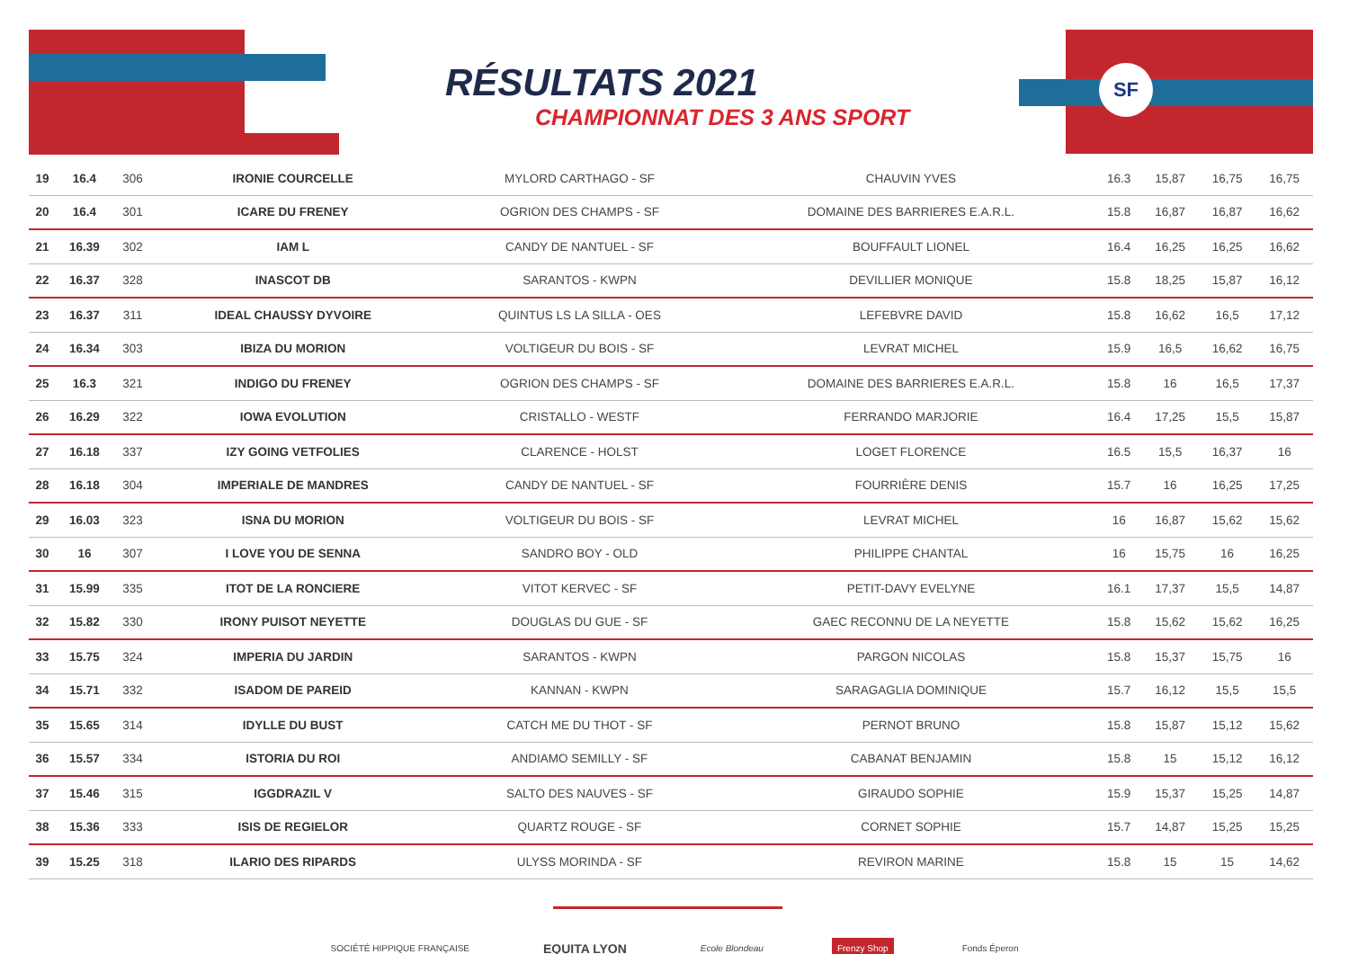SF
RÉSULTATS 2021
CHAMPIONNAT DES 3 ANS SPORT
| 19 | 16.4 | 306 | IRONIE COURCELLE | MYLORD CARTHAGO - SF | CHAUVIN YVES | 16.3 | 15,87 | 16,75 | 16,75 |
| 20 | 16.4 | 301 | ICARE DU FRENEY | OGRION DES CHAMPS - SF | DOMAINE DES BARRIERES E.A.R.L. | 15.8 | 16,87 | 16,87 | 16,62 |
| 21 | 16.39 | 302 | IAM L | CANDY DE NANTUEL - SF | BOUFFAULT LIONEL | 16.4 | 16,25 | 16,25 | 16,62 |
| 22 | 16.37 | 328 | INASCOT DB | SARANTOS - KWPN | DEVILLIER MONIQUE | 15.8 | 18,25 | 15,87 | 16,12 |
| 23 | 16.37 | 311 | IDEAL CHAUSSY DYVOIRE | QUINTUS LS LA SILLA - OES | LEFEBVRE DAVID | 15.8 | 16,62 | 16,5 | 17,12 |
| 24 | 16.34 | 303 | IBIZA DU MORION | VOLTIGEUR DU BOIS - SF | LEVRAT MICHEL | 15.9 | 16,5 | 16,62 | 16,75 |
| 25 | 16.3 | 321 | INDIGO DU FRENEY | OGRION DES CHAMPS - SF | DOMAINE DES BARRIERES E.A.R.L. | 15.8 | 16 | 16,5 | 17,37 |
| 26 | 16.29 | 322 | IOWA EVOLUTION | CRISTALLO - WESTF | FERRANDO MARJORIE | 16.4 | 17,25 | 15,5 | 15,87 |
| 27 | 16.18 | 337 | IZY GOING VETFOLIES | CLARENCE - HOLST | LOGET FLORENCE | 16.5 | 15,5 | 16,37 | 16 |
| 28 | 16.18 | 304 | IMPERIALE DE MANDRES | CANDY DE NANTUEL - SF | FOURRIÈRE DENIS | 15.7 | 16 | 16,25 | 17,25 |
| 29 | 16.03 | 323 | ISNA DU MORION | VOLTIGEUR DU BOIS - SF | LEVRAT MICHEL | 16 | 16,87 | 15,62 | 15,62 |
| 30 | 16 | 307 | I LOVE YOU DE SENNA | SANDRO BOY - OLD | PHILIPPE CHANTAL | 16 | 15,75 | 16 | 16,25 |
| 31 | 15.99 | 335 | ITOT DE LA RONCIERE | VITOT KERVEC - SF | PETIT-DAVY EVELYNE | 16.1 | 17,37 | 15,5 | 14,87 |
| 32 | 15.82 | 330 | IRONY PUISOT NEYETTE | DOUGLAS DU GUE - SF | GAEC RECONNU DE LA NEYETTE | 15.8 | 15,62 | 15,62 | 16,25 |
| 33 | 15.75 | 324 | IMPERIA DU JARDIN | SARANTOS - KWPN | PARGON NICOLAS | 15.8 | 15,37 | 15,75 | 16 |
| 34 | 15.71 | 332 | ISADOM DE PAREID | KANNAN - KWPN | SARAGAGLIA DOMINIQUE | 15.7 | 16,12 | 15,5 | 15,5 |
| 35 | 15.65 | 314 | IDYLLE DU BUST | CATCH ME DU THOT - SF | PERNOT BRUNO | 15.8 | 15,87 | 15,12 | 15,62 |
| 36 | 15.57 | 334 | ISTORIA DU ROI | ANDIAMO SEMILLY - SF | CABANAT BENJAMIN | 15.8 | 15 | 15,12 | 16,12 |
| 37 | 15.46 | 315 | IGGDRAZIL V | SALTO DES NAUVES - SF | GIRAUDO SOPHIE | 15.9 | 15,37 | 15,25 | 14,87 |
| 38 | 15.36 | 333 | ISIS DE REGIELOR | QUARTZ ROUGE - SF | CORNET SOPHIE | 15.7 | 14,87 | 15,25 | 15,25 |
| 39 | 15.25 | 318 | ILARIO DES RIPARDS | ULYSS MORINDA - SF | REVIRON MARINE | 15.8 | 15 | 15 | 14,62 |
SOCIÉTÉ HIPPIQUE FRANÇAISE EQUITA LYON Ecole Blondeau Frenzy Shop Fonds Éperon